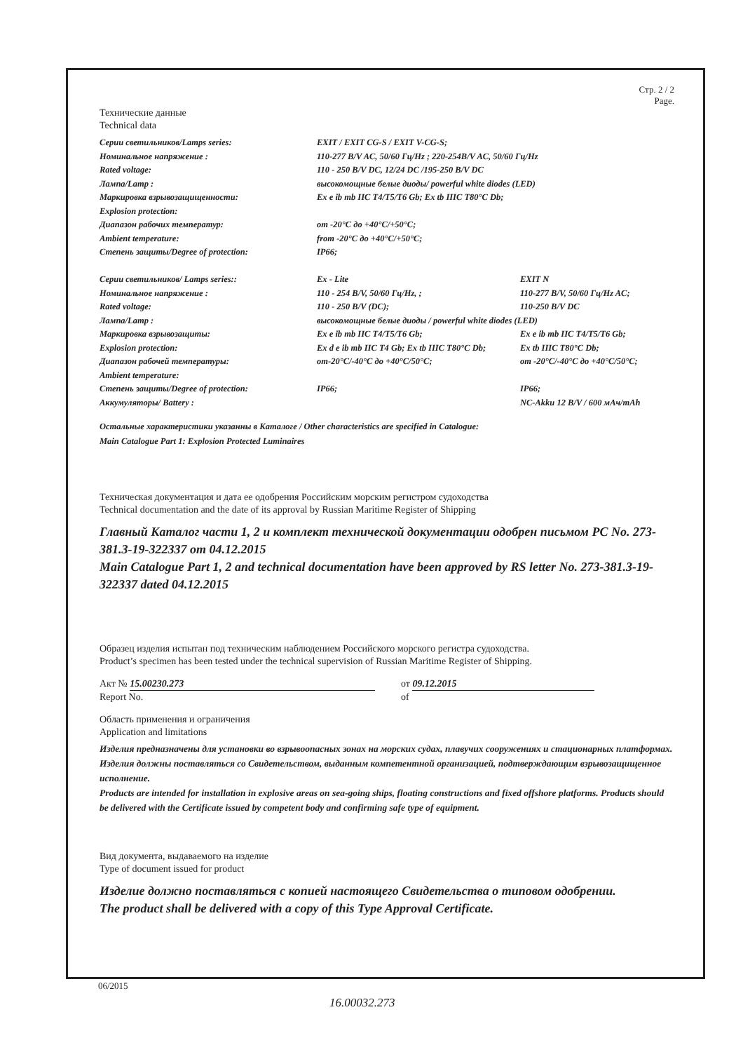Стр. 2 / 2
Page.
Технические данные
Technical data
| Серии светильников/Lamps series: | EXIT / EXIT CG-S / EXIT V-CG-S; | |
| Номинальное напряжение : | 110-277 В/V AC, 50/60 Гц/Hz ; 220-254В/V AC, 50/60 Гц/Hz | |
| Rated voltage: | 110 - 250 В/V DC, 12/24 DC /195-250 В/V DC | |
| Лампа/Lamp : | высокомощные белые диоды/ powerful white diodes (LED) | |
| Маркировка взрывозащищенности: | Ex e ib mb IIC T4/T5/T6 Gb; Ex tb IIIC T80°C Db; | |
| Explosion protection: | | |
| Диапазон рабочих температур: | от -20°C до +40°C/+50°C; | |
| Ambient temperature: | from -20°C до +40°C/+50°C; | |
| Степень защиты/Degree of protection: | IP66; | |
| Серии светильников/ Lamps series:: | Ex - Lite | EXIT N |
| Номинальное напряжение : | 110 - 254 В/V, 50/60 Гц/Hz, ; | 110-277 В/V, 50/60 Гц/Hz AC; |
| Rated voltage: | 110 - 250 В/V (DC); | 110-250 В/V DC |
| Лампа/Lamp : | высокомощные белые диоды / powerful white diodes (LED) | |
| Маркировка взрывозащиты: | Ex e ib mb IIC T4/T5/T6 Gb; | Ex e ib mb IIC T4/T5/T6 Gb; |
| Explosion protection: | Ex d e ib mb IIC T4 Gb; Ex tb IIIC T80°C Db; | Ex tb IIIC T80°C Db; |
| Диапазон рабочей температуры: | от-20°C/-40°C до +40°C/50°C; | от -20°C/-40°C до +40°C/50°C; |
| Ambient temperature: | | |
| Степень защиты/Degree of protection: | IP66; | IP66; |
| Аккумуляторы/ Battery : | | NC-Akku 12 В/V / 600 мАч/mAh |
Остальные характеристики указанны в Каталоге / Other characteristics are specified in Catalogue:
Main Catalogue Part 1: Explosion Protected Luminaires
Техническая документация и дата ее одобрения Российским морским регистром судоходства
Technical documentation and the date of its approval by Russian Maritime Register of Shipping
Главный Каталог части 1, 2 и комплект технической документации одобрен письмом РС No. 273-381.3-19-322337 от 04.12.2015
Main Catalogue Part 1, 2 and technical documentation have been approved by RS letter No. 273-381.3-19-322337 dated 04.12.2015
Образец изделия испытан под техническим наблюдением Российского морского регистра судоходства.
Product’s specimen has been tested under the technical supervision of Russian Maritime Register of Shipping.
Акт № 15.00230.273
Report No.
от 09.12.2015
of
Область применения и ограничения
Application and limitations
Изделия предназначены для установки во взрывоопасных зонах на морских судах, плавучих сооружениях и стационарных платформах. Изделия должны поставляться со Свидетельством, выданным компетентной организацией, подтверждающим взрывозащищенное исполнение.
Products are intended for installation in explosive areas on sea-going ships, floating constructions and fixed offshore platforms. Products should be delivered with the Certificate issued by competent body and confirming safe type of equipment.
Вид документа, выдаваемого на изделие
Type of document issued for product
Изделие должно поставляться с копией настоящего Свидетельства о типовом одобрении.
The product shall be delivered with a copy of this Type Approval Certificate.
06/2015
16.00032.273